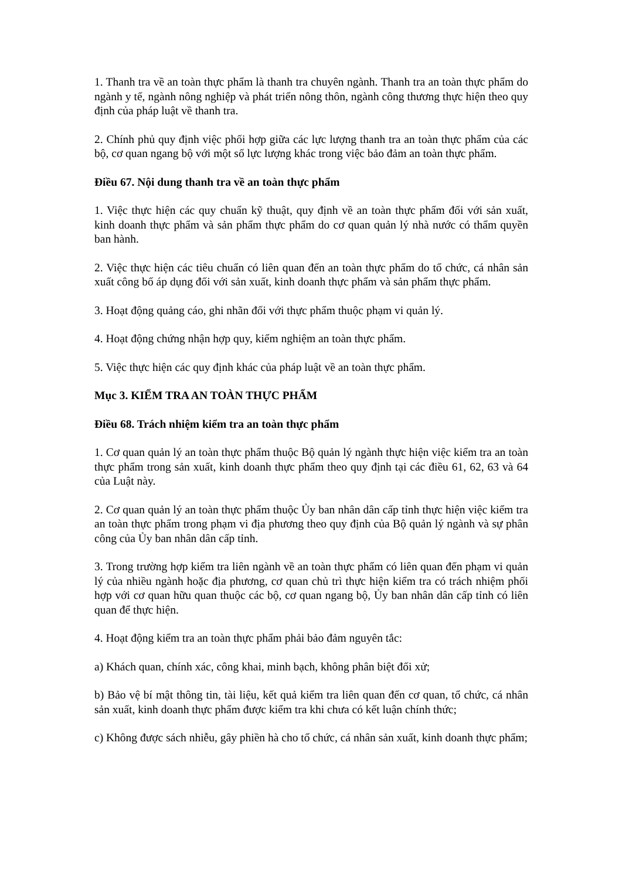1. Thanh tra về an toàn thực phẩm là thanh tra chuyên ngành. Thanh tra an toàn thực phẩm do ngành y tế, ngành nông nghiệp và phát triển nông thôn, ngành công thương thực hiện theo quy định của pháp luật về thanh tra.
2. Chính phủ quy định việc phối hợp giữa các lực lượng thanh tra an toàn thực phẩm của các bộ, cơ quan ngang bộ với một số lực lượng khác trong việc bảo đảm an toàn thực phẩm.
Điều 67. Nội dung thanh tra về an toàn thực phẩm
1. Việc thực hiện các quy chuẩn kỹ thuật, quy định về an toàn thực phẩm đối với sản xuất, kinh doanh thực phẩm và sản phẩm thực phẩm do cơ quan quản lý nhà nước có thẩm quyền ban hành.
2. Việc thực hiện các tiêu chuẩn có liên quan đến an toàn thực phẩm do tổ chức, cá nhân sản xuất công bố áp dụng đối với sản xuất, kinh doanh thực phẩm và sản phẩm thực phẩm.
3. Hoạt động quảng cáo, ghi nhãn đối với thực phẩm thuộc phạm vi quản lý.
4. Hoạt động chứng nhận hợp quy, kiểm nghiệm an toàn thực phẩm.
5. Việc thực hiện các quy định khác của pháp luật về an toàn thực phẩm.
Mục 3. KIỂM TRA AN TOÀN THỰC PHẨM
Điều 68. Trách nhiệm kiểm tra an toàn thực phẩm
1. Cơ quan quản lý an toàn thực phẩm thuộc Bộ quản lý ngành thực hiện việc kiểm tra an toàn thực phẩm trong sản xuất, kinh doanh thực phẩm theo quy định tại các điều 61, 62, 63 và 64 của Luật này.
2. Cơ quan quản lý an toàn thực phẩm thuộc Ủy ban nhân dân cấp tỉnh thực hiện việc kiểm tra an toàn thực phẩm trong phạm vi địa phương theo quy định của Bộ quản lý ngành và sự phân công của Ủy ban nhân dân cấp tỉnh.
3. Trong trường hợp kiểm tra liên ngành về an toàn thực phẩm có liên quan đến phạm vi quản lý của nhiều ngành hoặc địa phương, cơ quan chủ trì thực hiện kiểm tra có trách nhiệm phối hợp với cơ quan hữu quan thuộc các bộ, cơ quan ngang bộ, Ủy ban nhân dân cấp tỉnh có liên quan để thực hiện.
4. Hoạt động kiểm tra an toàn thực phẩm phải bảo đảm nguyên tắc:
a) Khách quan, chính xác, công khai, minh bạch, không phân biệt đối xử;
b) Bảo vệ bí mật thông tin, tài liệu, kết quả kiểm tra liên quan đến cơ quan, tổ chức, cá nhân sản xuất, kinh doanh thực phẩm được kiểm tra khi chưa có kết luận chính thức;
c) Không được sách nhiễu, gây phiền hà cho tổ chức, cá nhân sản xuất, kinh doanh thực phẩm;